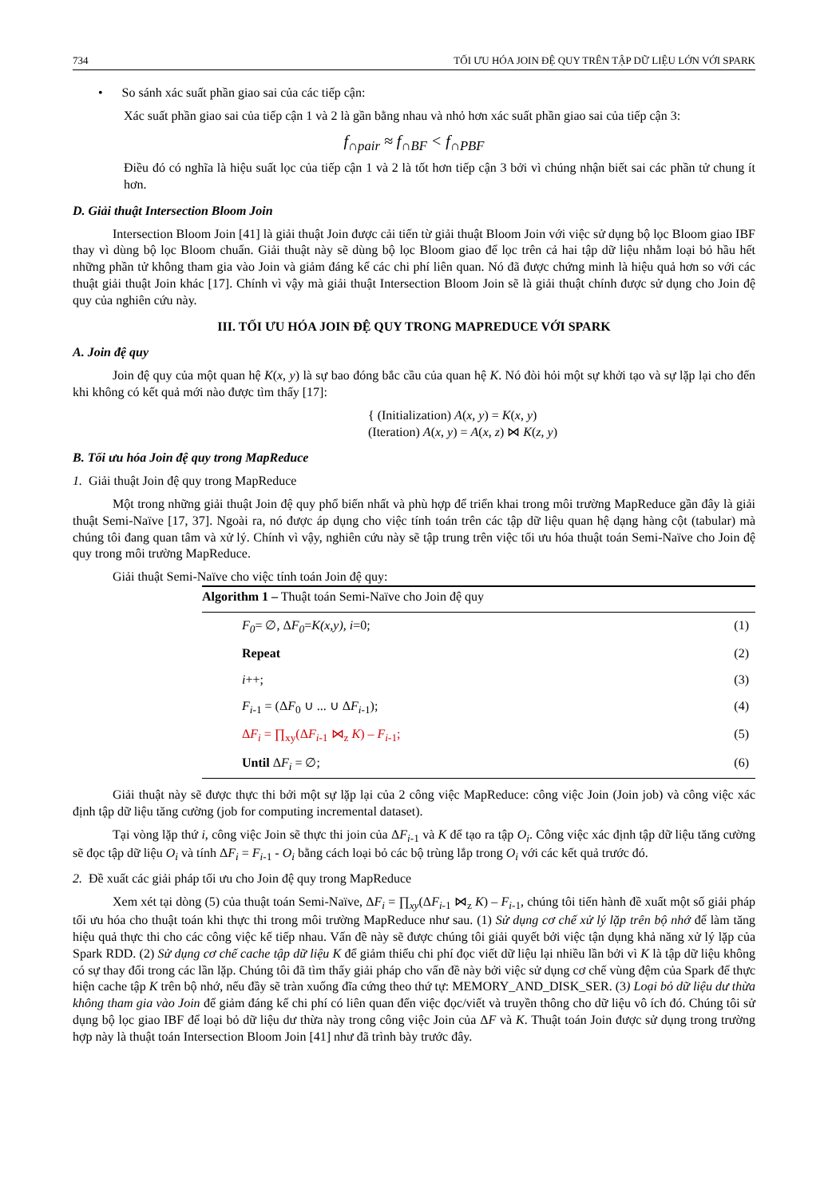734 TỐI ƯU HÓA JOIN ĐỆ QUY TRÊN TẬP DỮ LIỆU LỚN VỚI SPARK
• So sánh xác suất phần giao sai của các tiếp cận:
Xác suất phần giao sai của tiếp cận 1 và 2 là gần bằng nhau và nhỏ hơn xác suất phần giao sai của tiếp cận 3:
f<sub>∩pair</sub> ≈ f<sub>∩BF</sub> < f<sub>∩PBF</sub>
Điều đó có nghĩa là hiệu suất lọc của tiếp cận 1 và 2 là tốt hơn tiếp cận 3 bởi vì chúng nhận biết sai các phần tử chung ít hơn.
D. Giải thuật Intersection Bloom Join
Intersection Bloom Join [41] là giải thuật Join được cải tiến từ giải thuật Bloom Join với việc sử dụng bộ lọc Bloom giao IBF thay vì dùng bộ lọc Bloom chuẩn. Giải thuật này sẽ dùng bộ lọc Bloom giao để lọc trên cả hai tập dữ liệu nhằm loại bỏ hầu hết những phần tử không tham gia vào Join và giảm đáng kể các chi phí liên quan. Nó đã được chứng minh là hiệu quả hơn so với các thuật giải thuật Join khác [17]. Chính vì vậy mà giải thuật Intersection Bloom Join sẽ là giải thuật chính được sử dụng cho Join đệ quy của nghiên cứu này.
III. TỐI ƯU HÓA JOIN ĐỆ QUY TRONG MAPREDUCE VỚI SPARK
A. Join đệ quy
Join đệ quy của một quan hệ K(x, y) là sự bao đóng bắc cầu của quan hệ K. Nó đòi hỏi một sự khởi tạo và sự lặp lại cho đến khi không có kết quả mới nào được tìm thấy [17]:
{ (Initialization) A(x, y) = K(x, y)
(Iteration) A(x, y) = A(x, z) ⋈ K(z, y)
B. Tối ưu hóa Join đệ quy trong MapReduce
1. Giải thuật Join đệ quy trong MapReduce
Một trong những giải thuật Join đệ quy phổ biến nhất và phù hợp để triển khai trong môi trường MapReduce gần đây là giải thuật Semi-Naïve [17, 37]. Ngoài ra, nó được áp dụng cho việc tính toán trên các tập dữ liệu quan hệ dạng hàng cột (tabular) mà chúng tôi đang quan tâm và xử lý. Chính vì vậy, nghiên cứu này sẽ tập trung trên việc tối ưu hóa thuật toán Semi-Naïve cho Join đệ quy trong môi trường MapReduce.
Giải thuật Semi-Naïve cho việc tính toán Join đệ quy:
Algorithm 1 – Thuật toán Semi-Naïve cho Join đệ quy
F<sub>0</sub>= ∅, ΔF<sub>0</sub>=K(x,y), i=0; (1)
Repeat (2)
i++; (3)
F<sub>i</sub><sub>-1</sub> = (ΔF<sub>0</sub> ∪ ... ∪ ΔF<sub>i</sub><sub>-1</sub>); (4)
ΔF<sub>i</sub> = ∏<sub>xy</sub>(ΔF<sub>i</sub><sub>-1</sub> ⋈<sub>z</sub> K) – F<sub>i</sub><sub>-1</sub>; (5)
Until ΔF<sub>i</sub> = ∅; (6)
Giải thuật này sẽ được thực thi bởi một sự lặp lại của 2 công việc MapReduce: công việc Join (Join job) và công việc xác định tập dữ liệu tăng cường (job for computing incremental dataset).
Tại vòng lặp thứ i, công việc Join sẽ thực thi join của ΔF<sub>i</sub><sub>-1</sub> và K để tạo ra tập O<sub>i</sub>. Công việc xác định tập dữ liệu tăng cường sẽ đọc tập dữ liệu O<sub>i</sub> và tính ΔF<sub>i</sub> = F<sub>i</sub><sub>-1</sub> - O<sub>i</sub> bằng cách loại bỏ các bộ trùng lắp trong O<sub>i</sub> với các kết quả trước đó.
2. Đề xuất các giải pháp tối ưu cho Join đệ quy trong MapReduce
Xem xét tại dòng (5) của thuật toán Semi-Naïve, ΔF<sub>i</sub> = ∏<sub>xy</sub>(ΔF<sub>i</sub><sub>-1</sub> ⋈<sub>z</sub> K) – F<sub>i</sub><sub>-1</sub>, chúng tôi tiến hành đề xuất một số giải pháp tối ưu hóa cho thuật toán khi thực thi trong môi trường MapReduce như sau. (1) Sử dụng cơ chế xử lý lặp trên bộ nhớ để làm tăng hiệu quả thực thi cho các công việc kế tiếp nhau. Vấn đề này sẽ được chúng tôi giải quyết bởi việc tận dụng khả năng xử lý lặp của Spark RDD. (2) Sử dụng cơ chế cache tập dữ liệu K để giảm thiểu chi phí đọc viết dữ liệu lại nhiều lần bởi vì K là tập dữ liệu không có sự thay đổi trong các lần lặp. Chúng tôi đã tìm thấy giải pháp cho vấn đề này bởi việc sử dụng cơ chế vùng đệm của Spark để thực hiện cache tập K trên bộ nhớ, nếu đầy sẽ tràn xuống đĩa cứng theo thứ tự: MEMORY_AND_DISK_SER. (3) Loại bỏ dữ liệu dư thừa không tham gia vào Join để giảm đáng kể chi phí có liên quan đến việc đọc/viết và truyền thông cho dữ liệu vô ích đó. Chúng tôi sử dụng bộ lọc giao IBF để loại bỏ dữ liệu dư thừa này trong công việc Join của ΔF và K. Thuật toán Join được sử dụng trong trường hợp này là thuật toán Intersection Bloom Join [41] như đã trình bày trước đây.